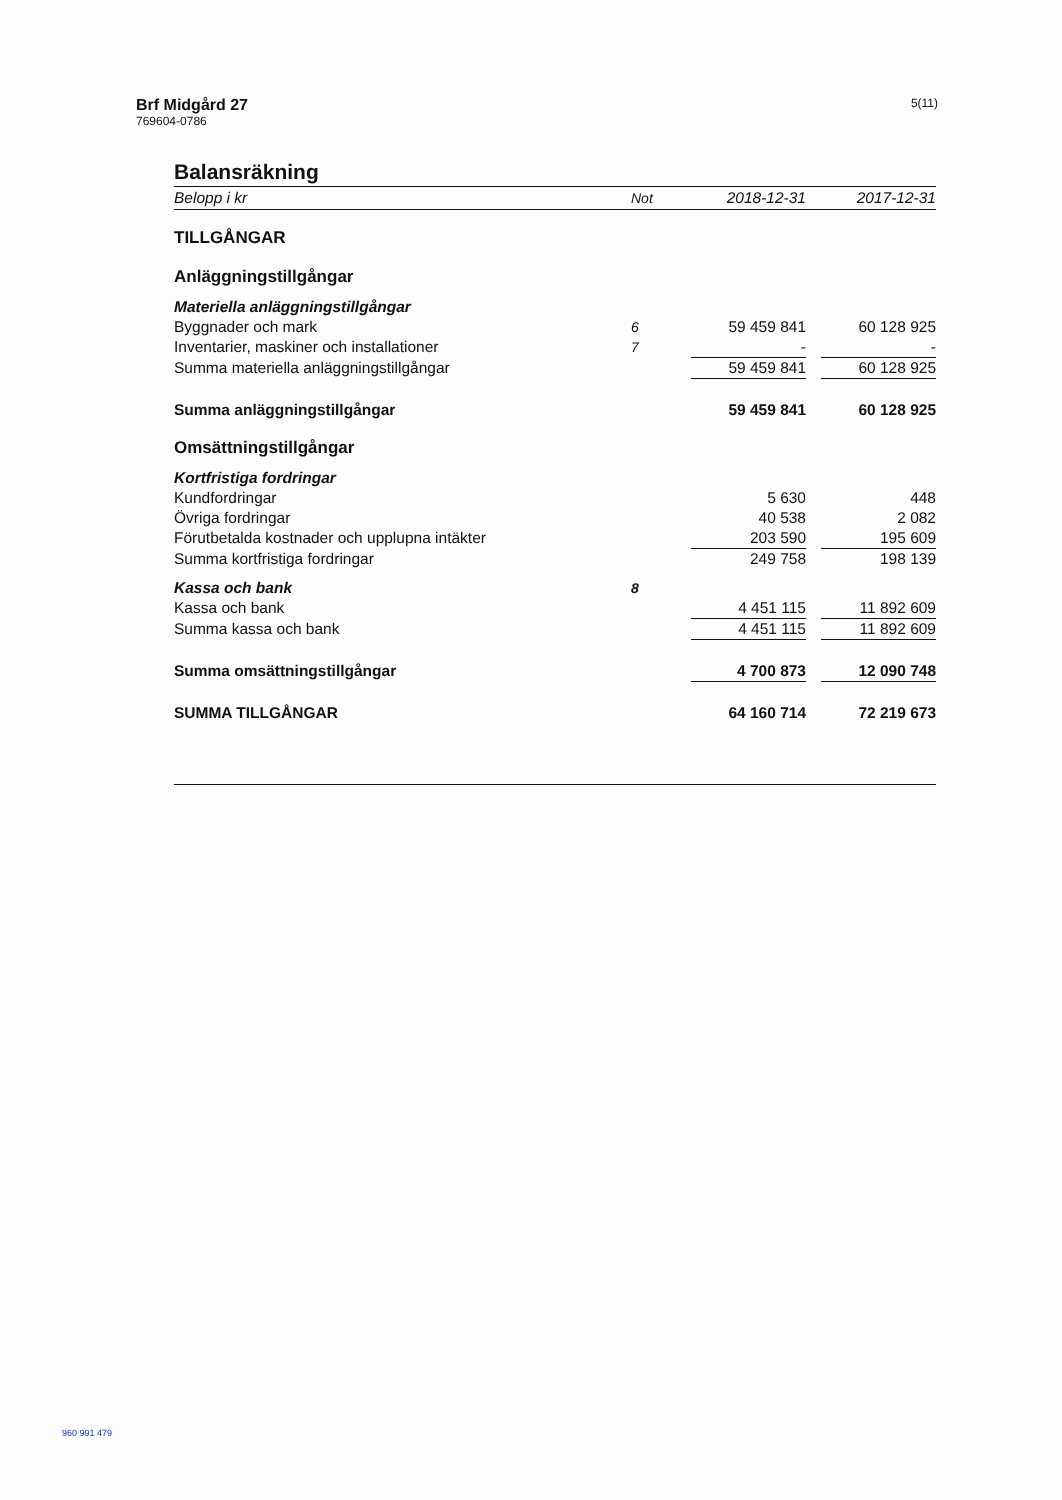Brf Midgård 27
769604-0786
5(11)
Balansräkning
| Belopp i kr | Not | 2018-12-31 | | 2017-12-31 |
| --- | --- | --- | --- | --- |
| TILLGÅNGAR | | | | |
| Anläggningstillgångar | | | | |
| Materiella anläggningstillgångar | | | | |
| Byggnader och mark | 6 | 59 459 841 | | 60 128 925 |
| Inventarier, maskiner och installationer | 7 | - | | - |
| Summa materiella anläggningstillgångar | | 59 459 841 | | 60 128 925 |
| Summa anläggningstillgångar | | 59 459 841 | | 60 128 925 |
| Omsättningstillgångar | | | | |
| Kortfristiga fordringar | | | | |
| Kundfordringar | | 5 630 | | 448 |
| Övriga fordringar | | 40 538 | | 2 082 |
| Förutbetalda kostnader och upplupna intäkter | | 203 590 | | 195 609 |
| Summa kortfristiga fordringar | | 249 758 | | 198 139 |
| Kassa och bank | 8 | | | |
| Kassa och bank | | 4 451 115 | | 11 892 609 |
| Summa kassa och bank | | 4 451 115 | | 11 892 609 |
| Summa omsättningstillgångar | | 4 700 873 | | 12 090 748 |
| SUMMA TILLGÅNGAR | | 64 160 714 | | 72 219 673 |
960 991 479